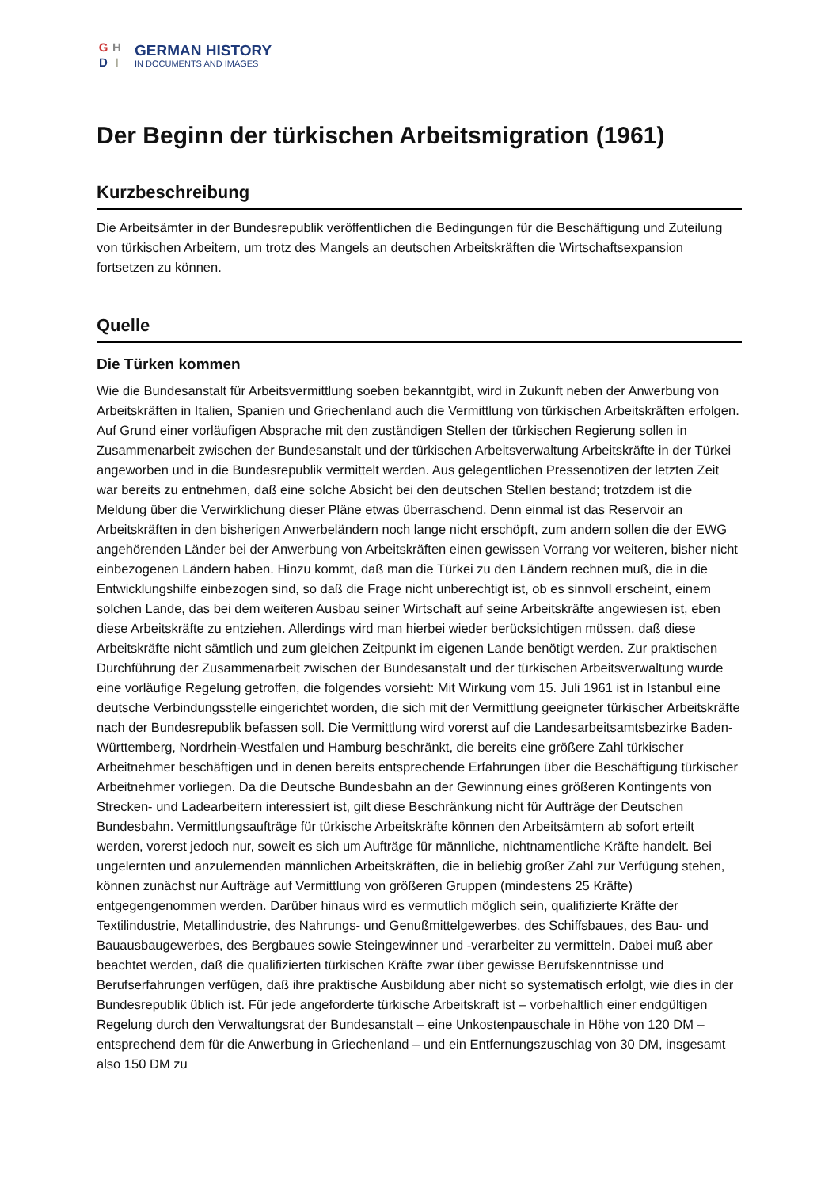G H
D I
GERMAN HISTORY
IN DOCUMENTS AND IMAGES
Der Beginn der türkischen Arbeitsmigration (1961)
Kurzbeschreibung
Die Arbeitsämter in der Bundesrepublik veröffentlichen die Bedingungen für die Beschäftigung und Zuteilung von türkischen Arbeitern, um trotz des Mangels an deutschen Arbeitskräften die Wirtschaftsexpansion fortsetzen zu können.
Quelle
Die Türken kommen
Wie die Bundesanstalt für Arbeitsvermittlung soeben bekanntgibt, wird in Zukunft neben der Anwerbung von Arbeitskräften in Italien, Spanien und Griechenland auch die Vermittlung von türkischen Arbeitskräften erfolgen. Auf Grund einer vorläufigen Absprache mit den zuständigen Stellen der türkischen Regierung sollen in Zusammenarbeit zwischen der Bundesanstalt und der türkischen Arbeitsverwaltung Arbeitskräfte in der Türkei angeworben und in die Bundesrepublik vermittelt werden. Aus gelegentlichen Pressenotizen der letzten Zeit war bereits zu entnehmen, daß eine solche Absicht bei den deutschen Stellen bestand; trotzdem ist die Meldung über die Verwirklichung dieser Pläne etwas überraschend. Denn einmal ist das Reservoir an Arbeitskräften in den bisherigen Anwerbeländern noch lange nicht erschöpft, zum andern sollen die der EWG angehörenden Länder bei der Anwerbung von Arbeitskräften einen gewissen Vorrang vor weiteren, bisher nicht einbezogenen Ländern haben. Hinzu kommt, daß man die Türkei zu den Ländern rechnen muß, die in die Entwicklungshilfe einbezogen sind, so daß die Frage nicht unberechtigt ist, ob es sinnvoll erscheint, einem solchen Lande, das bei dem weiteren Ausbau seiner Wirtschaft auf seine Arbeitskräfte angewiesen ist, eben diese Arbeitskräfte zu entziehen. Allerdings wird man hierbei wieder berücksichtigen müssen, daß diese Arbeitskräfte nicht sämtlich und zum gleichen Zeitpunkt im eigenen Lande benötigt werden. Zur praktischen Durchführung der Zusammenarbeit zwischen der Bundesanstalt und der türkischen Arbeitsverwaltung wurde eine vorläufige Regelung getroffen, die folgendes vorsieht: Mit Wirkung vom 15. Juli 1961 ist in Istanbul eine deutsche Verbindungsstelle eingerichtet worden, die sich mit der Vermittlung geeigneter türkischer Arbeitskräfte nach der Bundesrepublik befassen soll. Die Vermittlung wird vorerst auf die Landesarbeitsamtsbezirke Baden-Württemberg, Nordrhein-Westfalen und Hamburg beschränkt, die bereits eine größere Zahl türkischer Arbeitnehmer beschäftigen und in denen bereits entsprechende Erfahrungen über die Beschäftigung türkischer Arbeitnehmer vorliegen. Da die Deutsche Bundesbahn an der Gewinnung eines größeren Kontingents von Strecken- und Ladearbeitern interessiert ist, gilt diese Beschränkung nicht für Aufträge der Deutschen Bundesbahn. Vermittlungsaufträge für türkische Arbeitskräfte können den Arbeitsämtern ab sofort erteilt werden, vorerst jedoch nur, soweit es sich um Aufträge für männliche, nichtnamentliche Kräfte handelt. Bei ungelernten und anzulernenden männlichen Arbeitskräften, die in beliebig großer Zahl zur Verfügung stehen, können zunächst nur Aufträge auf Vermittlung von größeren Gruppen (mindestens 25 Kräfte) entgegengenommen werden. Darüber hinaus wird es vermutlich möglich sein, qualifizierte Kräfte der Textilindustrie, Metallindustrie, des Nahrungs- und Genußmittelgewerbes, des Schiffsbaues, des Bau- und Bauausbaugewerbes, des Bergbaues sowie Steingewinner und -verarbeiter zu vermitteln. Dabei muß aber beachtet werden, daß die qualifizierten türkischen Kräfte zwar über gewisse Berufskenntnisse und Berufserfahrungen verfügen, daß ihre praktische Ausbildung aber nicht so systematisch erfolgt, wie dies in der Bundesrepublik üblich ist. Für jede angeforderte türkische Arbeitskraft ist – vorbehaltlich einer endgültigen Regelung durch den Verwaltungsrat der Bundesanstalt – eine Unkostenpauschale in Höhe von 120 DM – entsprechend dem für die Anwerbung in Griechenland – und ein Entfernungszuschlag von 30 DM, insgesamt also 150 DM zu